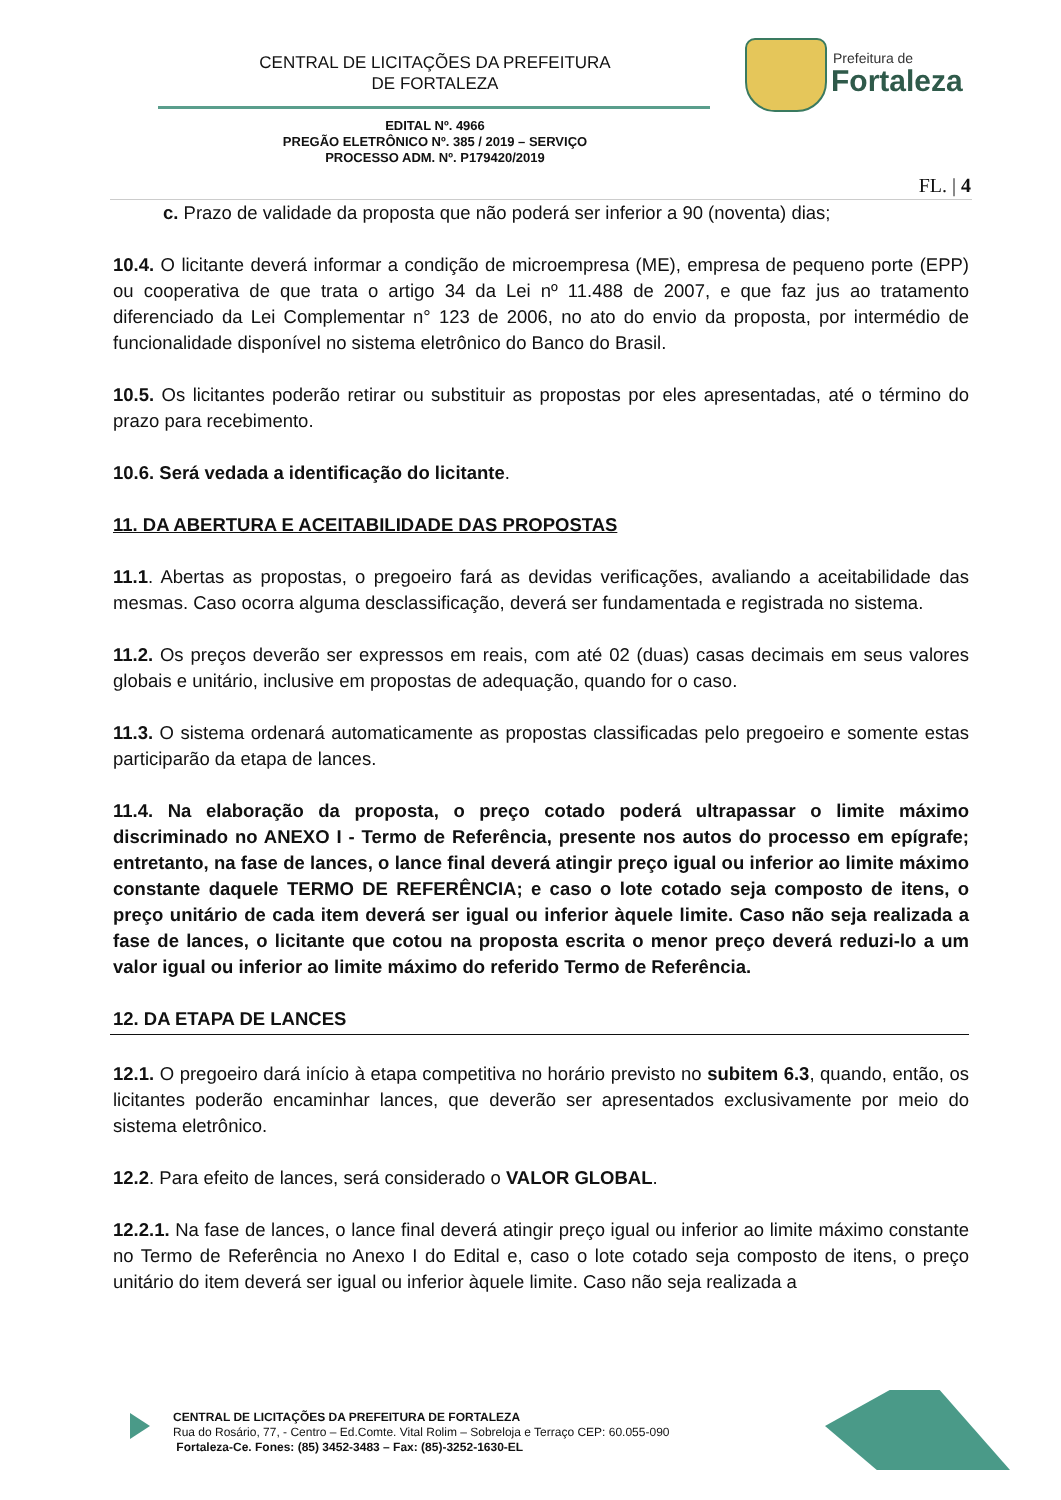CENTRAL DE LICITAÇÕES DA PREFEITURA
DE FORTALEZA
Prefeitura de
Fortaleza
EDITAL Nº. 4966
PREGÃO ELETRÔNICO Nº. 385 / 2019 – SERVIÇO
PROCESSO ADM. Nº. P179420/2019
FL. | 4
c. Prazo de validade da proposta que não poderá ser inferior a 90 (noventa) dias;
10.4. O licitante deverá informar a condição de microempresa (ME), empresa de pequeno porte (EPP) ou cooperativa de que trata o artigo 34 da Lei nº 11.488 de 2007, e que faz jus ao tratamento diferenciado da Lei Complementar n° 123 de 2006, no ato do envio da proposta, por intermédio de funcionalidade disponível no sistema eletrônico do Banco do Brasil.
10.5. Os licitantes poderão retirar ou substituir as propostas por eles apresentadas, até o término do prazo para recebimento.
10.6. Será vedada a identificação do licitante.
11. DA ABERTURA E ACEITABILIDADE DAS PROPOSTAS
11.1. Abertas as propostas, o pregoeiro fará as devidas verificações, avaliando a aceitabilidade das mesmas. Caso ocorra alguma desclassificação, deverá ser fundamentada e registrada no sistema.
11.2. Os preços deverão ser expressos em reais, com até 02 (duas) casas decimais em seus valores globais e unitário, inclusive em propostas de adequação, quando for o caso.
11.3. O sistema ordenará automaticamente as propostas classificadas pelo pregoeiro e somente estas participarão da etapa de lances.
11.4. Na elaboração da proposta, o preço cotado poderá ultrapassar o limite máximo discriminado no ANEXO I - Termo de Referência, presente nos autos do processo em epígrafe; entretanto, na fase de lances, o lance final deverá atingir preço igual ou inferior ao limite máximo constante daquele TERMO DE REFERÊNCIA; e caso o lote cotado seja composto de itens, o preço unitário de cada item deverá ser igual ou inferior àquele limite. Caso não seja realizada a fase de lances, o licitante que cotou na proposta escrita o menor preço deverá reduzi-lo a um valor igual ou inferior ao limite máximo do referido Termo de Referência.
12. DA ETAPA DE LANCES
12.1. O pregoeiro dará início à etapa competitiva no horário previsto no subitem 6.3, quando, então, os licitantes poderão encaminhar lances, que deverão ser apresentados exclusivamente por meio do sistema eletrônico.
12.2. Para efeito de lances, será considerado o VALOR GLOBAL.
12.2.1. Na fase de lances, o lance final deverá atingir preço igual ou inferior ao limite máximo constante no Termo de Referência no Anexo I do Edital e, caso o lote cotado seja composto de itens, o preço unitário do item deverá ser igual ou inferior àquele limite. Caso não seja realizada a
CENTRAL DE LICITAÇÕES DA PREFEITURA DE FORTALEZA
Rua do Rosário, 77, - Centro – Ed.Comte. Vital Rolim – Sobreloja e Terraço CEP: 60.055-090
Fortaleza-Ce. Fones: (85) 3452-3483 – Fax: (85)-3252-1630-EL